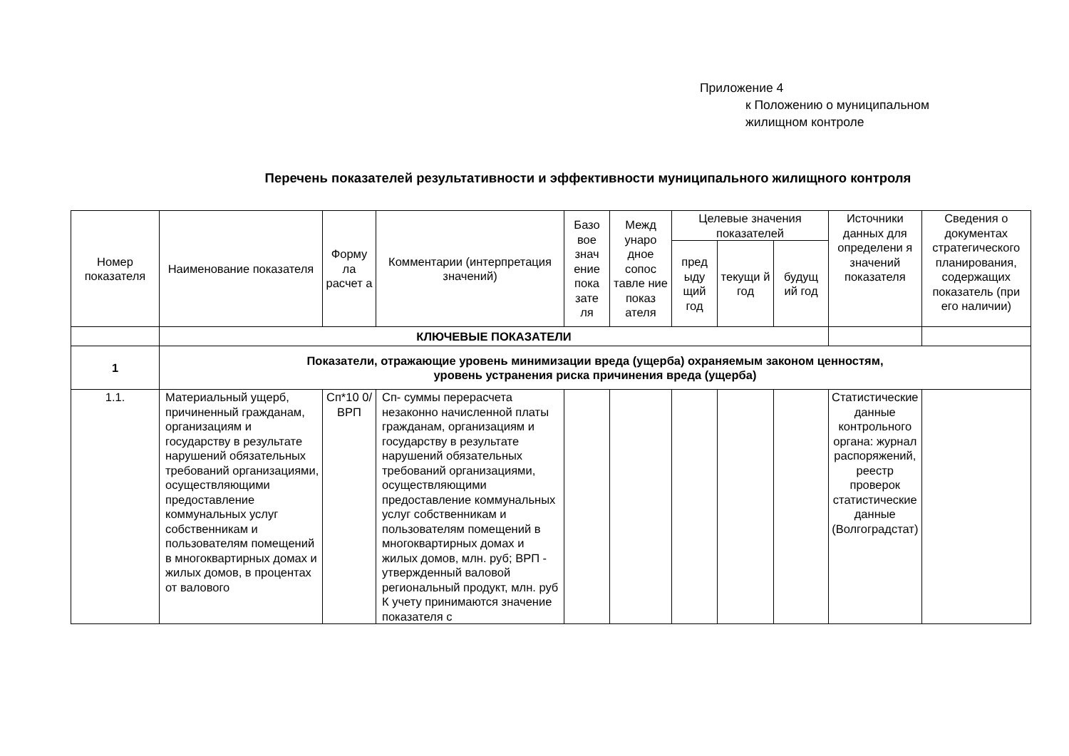Приложение 4
к Положению о муниципальном
жилищном контроле
Перечень показателей результативности и эффективности муниципального жилищного контроля
| Номер показателя | Наименование показателя | Форму ла расчет а | Комментарии (интерпретация значений) | Базо вое знач ение пока зате ля | Межд унаро дное сопос тавле ние показ ателя | Целевые значения показателей | | | Источники данных для определени я значений показателя | Сведения о документах стратегического планирования, содержащих показатель (при его наличии) |
| --- | --- | --- | --- | --- | --- | --- | --- | --- | --- | --- |
| | | | | | | пред ыду щий год | текущи й год | будущ ий год | | |
| | КЛЮЧЕВЫЕ ПОКАЗАТЕЛИ | | | | | | | | | |
| 1 | Показатели, отражающие уровень минимизации вреда (ущерба) охраняемым законом ценностям, уровень устранения риска причинения вреда (ущерба) | | | | | | | | | |
| 1.1. | Материальный ущерб, причиненный гражданам, организациям и государству в результате нарушений обязательных требований организациями, осуществляющими предоставление коммунальных услуг собственникам и пользователям помещений в многоквартирных домах и жилых домов, в процентах от валового | Сп*10 0/ ВРП | Сп- суммы перерасчета незаконно начисленной платы гражданам, организациям и государству в результате нарушений обязательных требований организациями, осуществляющими предоставление коммунальных услуг собственникам и пользователям помещений в многоквартирных домах и жилых домов, млн. руб; ВРП - утвержденный валовой региональный продукт, млн. руб К учету принимаются значение показателя с | | | | | | Статистические данные контрольного органа: журнал распоряжений, реестр проверок статистические данные (Волгоградстат) | |